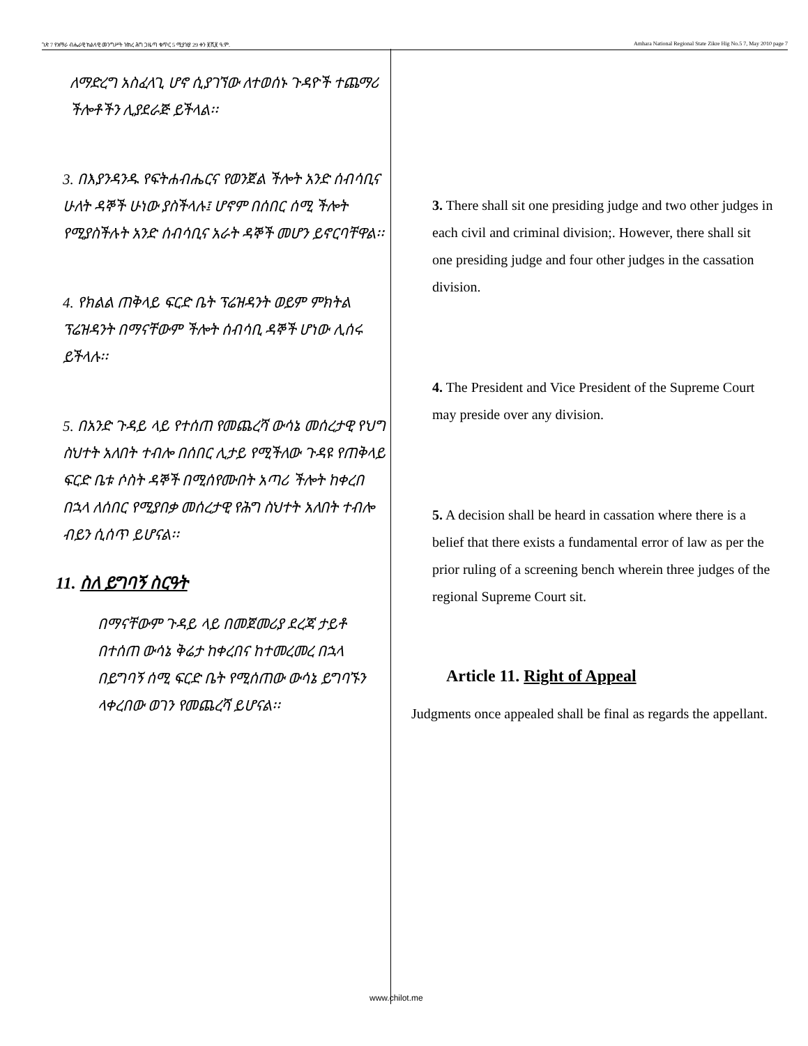ገጽ 7 የአማራ ብሔራዊ ክልላዊ መንግሥት ዝክረ ሕግ ጋዜጣ ቁጥር 5 ሚያዝያ 29 ቀን ፪ሺ፪ ዓ.ም. Amhara National Regional State Zikre Hig No.5 7, May 2010 page 7
ለማድረግ አስፈላጊ ሆኖ ሲያገኘው ለተወሰኑ ጉዳዮች ተጨማሪ ችሎቶችን ሊያደራጅ ይችላል፡፡
3. በእያንዳንዱ የፍትሐብሔርና የወንጀል ችሎት አንድ ሰብሳቢና ሁለት ዳኞች ሁነው ያስችላሉ፤ ሆኖም በሰበር ሰሚ ችሎት የሚያስችሉት አንድ ሰብሳቢና አራት ዳኞች መሆን ይኖርባቸዋል፡፡
4. የክልል ጠቅላይ ፍርድ ቤት ፕሬዝዳንት ወይም ምክትል ፕሬዝዳንት በማናቸውም ችሎት ሰብሳቢ ዳኞች ሆነው ሊሰሩ ይችላሉ፡፡
5. በአንድ ጉዳይ ላይ የተሰጠ የመጨረሻ ውሳኔ መሰረታዊ የህግ ስህተት አለበት ተብሎ በሰበር ሊታይ የሚችለው ጉዳዩ የጠቅላይ ፍርድ ቤቱ ሶስት ዳኞች በሚሰየሙበት አጣሪ ችሎት ከቀረበ በኋላ ለሰበር የሚያበቃ መሰረታዊ የሕግ ስህተት አለበት ተብሎ ብይን ሲሰጥ ይሆናል፡፡
11. ስለ ይግባኝ ስርዓት
በማናቸውም ጉዳይ ላይ በመጀመሪያ ደረጃ ታይቶ በተሰጠ ውሳኔ ቅሬታ ከቀረበና ከተመረመረ በኋላ በይግባኝ ሰሚ ፍርድ ቤት የሚሰጠው ውሳኔ ይግባኙን ላቀረበው ወገን የመጨረሻ ይሆናል፡፡
3. There shall sit one presiding judge and two other judges in each civil and criminal division;. However, there shall sit one presiding judge and four other judges in the cassation division.
4. The President and Vice President of the Supreme Court may preside over any division.
5. A decision shall be heard in cassation where there is a belief that there exists a fundamental error of law as per the prior ruling of a screening bench wherein three judges of the regional Supreme Court sit.
Article 11. Right of Appeal
Judgments once appealed shall be final as regards the appellant.
www.chilot.me